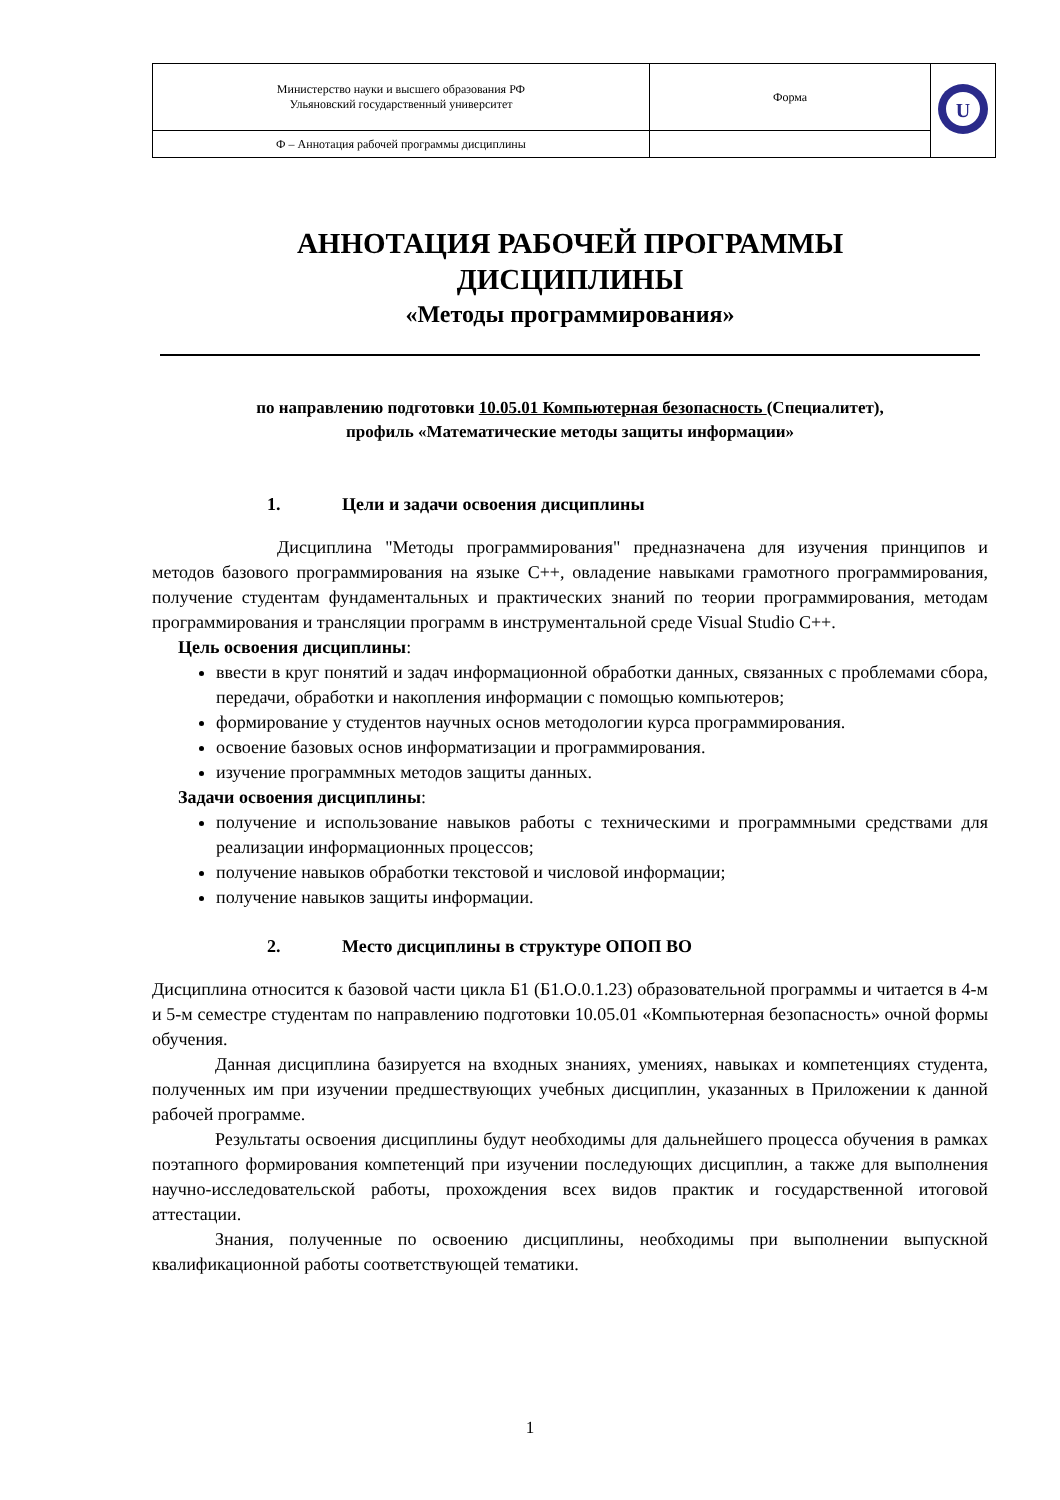| Министерство науки и высшего образования РФ Ульяновский государственный университет | Форма | U |
| Ф – Аннотация рабочей программы дисциплины | | |
АННОТАЦИЯ РАБОЧЕЙ ПРОГРАММЫ
ДИСЦИПЛИНЫ
«Методы программирования»
по направлению подготовки 10.05.01 Компьютерная безопасность (Специалитет),
профиль «Математические методы защиты информации»
1. Цели и задачи освоения дисциплины
Дисциплина "Методы программирования" предназначена для изучения принципов и методов базового программирования на языке С++, овладение навыками грамотного программирования, получение студентам фундаментальных и практических знаний по теории программирования, методам программирования и трансляции программ в инструментальной среде Visual Studio C++.
Цель освоения дисциплины:
ввести в круг понятий и задач информационной обработки данных, связанных с проблемами сбора, передачи, обработки и накопления информации с помощью компьютеров;
формирование у студентов научных основ методологии курса программирования.
освоение базовых основ информатизации и программирования.
изучение программных методов защиты данных.
Задачи освоения дисциплины:
получение и использование навыков работы с техническими и программными средствами для реализации информационных процессов;
получение навыков обработки текстовой и числовой информации;
получение навыков защиты информации.
2. Место дисциплины в структуре ОПОП ВО
Дисциплина относится к базовой части цикла Б1 (Б1.О.0.1.23) образовательной программы и читается в 4-м и 5-м семестре студентам по направлению подготовки 10.05.01 «Компьютерная безопасность» очной формы обучения.
Данная дисциплина базируется на входных знаниях, умениях, навыках и компетенциях студента, полученных им при изучении предшествующих учебных дисциплин, указанных в Приложении к данной рабочей программе.
Результаты освоения дисциплины будут необходимы для дальнейшего процесса обучения в рамках поэтапного формирования компетенций при изучении последующих дисциплин, а также для выполнения научно-исследовательской работы, прохождения всех видов практик и государственной итоговой аттестации.
Знания, полученные по освоению дисциплины, необходимы при выполнении выпускной квалификационной работы соответствующей тематики.
1